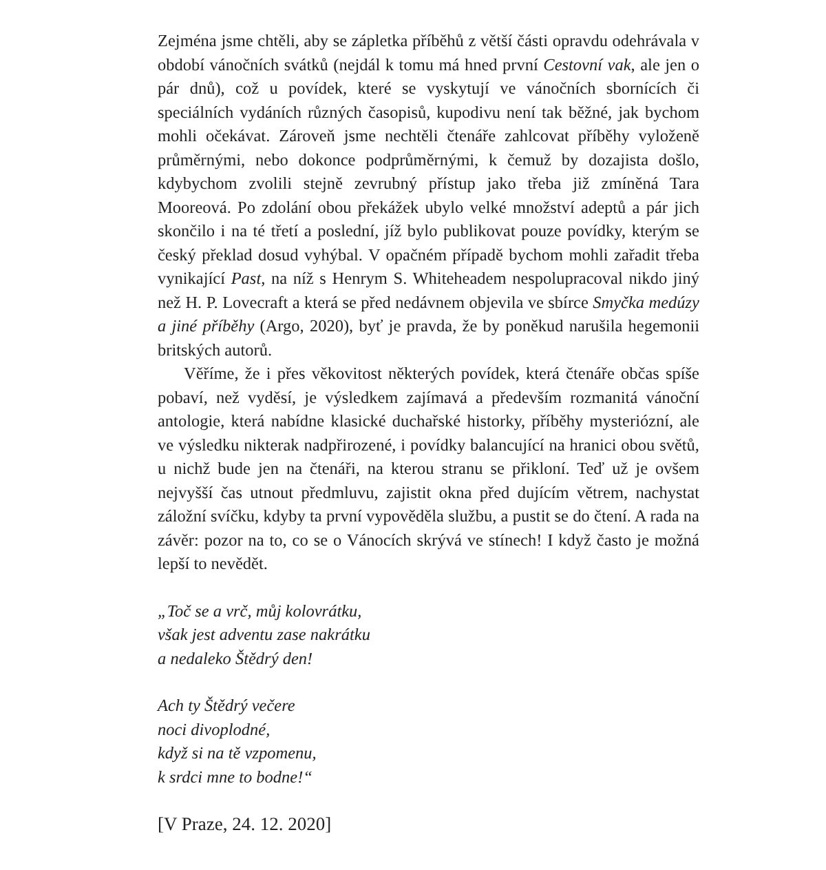Zejména jsme chtěli, aby se zápletka příběhů z větší části opravdu odehrávala v období vánočních svátků (nejdál k tomu má hned první Cestovní vak, ale jen o pár dnů), což u povídek, které se vyskytují ve vánočních sbornících či speciálních vydáních různých časopisů, kupodivu není tak běžné, jak bychom mohli očekávat. Zároveň jsme nechtěli čtenáře zahlcovat příběhy vyloženě průměrnými, nebo dokonce podprůměrnými, k čemuž by dozajista došlo, kdybychom zvolili stejně zevrubný přístup jako třeba již zmíněná Tara Mooreová. Po zdolání obou překážek ubylo velké množství adeptů a pár jich skončilo i na té třetí a poslední, jíž bylo publikovat pouze povídky, kterým se český překlad dosud vyhýbal. V opačném případě bychom mohli zařadit třeba vynikající Past, na níž s Henrym S. Whiteheadem nespolupracoval nikdo jiný než H. P. Lovecraft a která se před nedávnem objevila ve sbírce Smyčka medúzy a jiné příběhy (Argo, 2020), byť je pravda, že by poněkud narušila hegemonii britských autorů.
Věříme, že i přes věkovitost některých povídek, která čtenáře občas spíše pobaví, než vyděsí, je výsledkem zajímavá a především rozmanitá vánoční antologie, která nabídne klasické duchařské historky, příběhy mysteriózní, ale ve výsledku nikterak nadpřirozené, i povídky balancující na hranici obou světů, u nichž bude jen na čtenáři, na kterou stranu se přikloní. Teď už je ovšem nejvyšší čas utnout předmluvu, zajistit okna před dujícím větrem, nachystat záložní svíčku, kdyby ta první vypověděla službu, a pustit se do čtení. A rada na závěr: pozor na to, co se o Vánocích skrývá ve stínech! I když často je možná lepší to nevědět.
„Toč se a vrč, můj kolovrátku,
však jest adventu zase nakrátku
a nedaleko Štědrý den!
Ach ty Štědrý večere
noci divoplodné,
když si na tě vzpomenu,
k srdci mne to bodne!“
[V Praze, 24. 12. 2020]